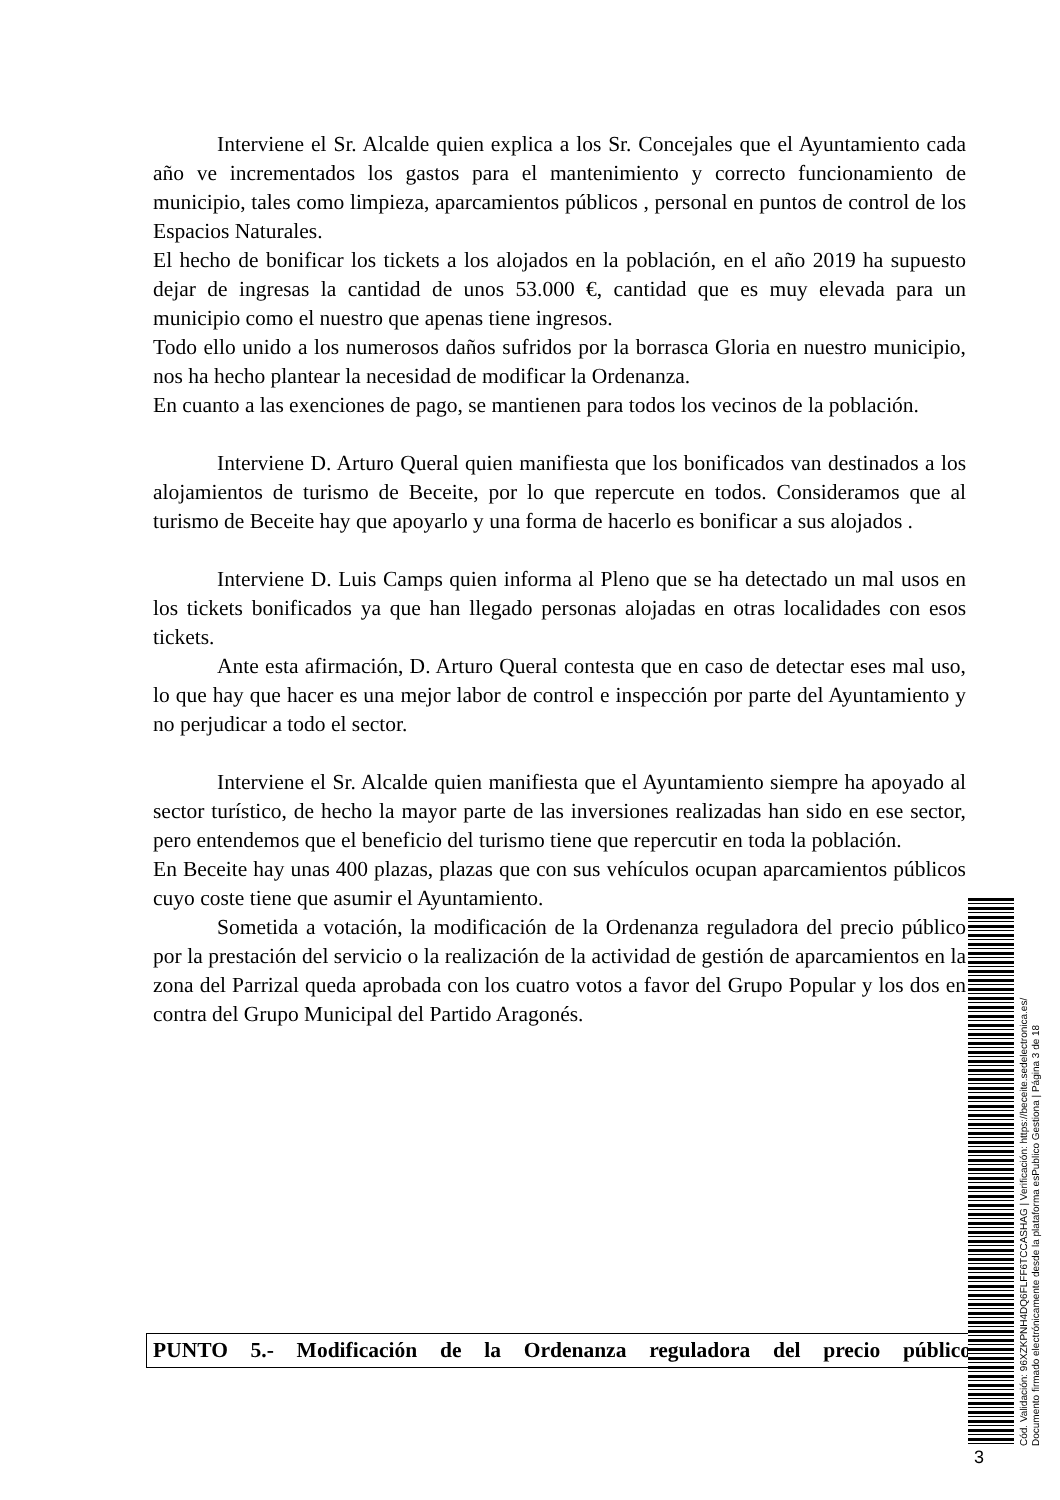Interviene el Sr. Alcalde quien explica a los Sr. Concejales que el Ayuntamiento cada año ve incrementados los gastos para el mantenimiento y correcto funcionamiento de municipio, tales como limpieza, aparcamientos públicos , personal en puntos de control de los Espacios Naturales.
El hecho de bonificar los tickets a los alojados en la población, en el año 2019 ha supuesto dejar de ingresas la cantidad de unos 53.000 €, cantidad que es muy elevada para un municipio como el nuestro que apenas tiene ingresos.
Todo ello unido a los numerosos daños sufridos por la borrasca Gloria en nuestro municipio, nos ha hecho plantear la necesidad de modificar la Ordenanza.
En cuanto a las exenciones de pago, se mantienen para todos los vecinos de la población.
Interviene D. Arturo Queral quien manifiesta que los bonificados van destinados a los alojamientos de turismo de Beceite, por lo que repercute en todos. Consideramos que al turismo de Beceite hay que apoyarlo y una forma de hacerlo es bonificar a sus alojados .
Interviene D. Luis Camps quien informa al Pleno que se ha detectado un mal usos en los tickets bonificados ya que han llegado personas alojadas en otras localidades con esos tickets.
Ante esta afirmación, D. Arturo Queral contesta que en caso de detectar eses mal uso, lo que hay que hacer es una mejor labor de control e inspección por parte del Ayuntamiento y no perjudicar a todo el sector.
Interviene el Sr. Alcalde quien manifiesta que el Ayuntamiento siempre ha apoyado al sector turístico, de hecho la mayor parte de las inversiones realizadas han sido en ese sector, pero entendemos que el beneficio del turismo tiene que repercutir en toda la población.
En Beceite hay unas 400 plazas, plazas que con sus vehículos ocupan aparcamientos públicos cuyo coste tiene que asumir el Ayuntamiento.
Sometida a votación, la modificación de la Ordenanza reguladora del precio público por la prestación del servicio o la realización de la actividad de gestión de aparcamientos en la zona del Parrizal queda aprobada con los cuatro votos a favor del Grupo Popular y los dos en contra del Grupo Municipal del Partido Aragonés.
PUNTO 5.- Modificación de la Ordenanza reguladora del precio público
3
Cód. Validación: 96XZKPNH4DQ6FLFF6TCCASHAG | Verificación: https://beceite.sedelectronica.es/
Documento firmado electrónicamente desde la plataforma esPublico Gestiona | Página 3 de 18